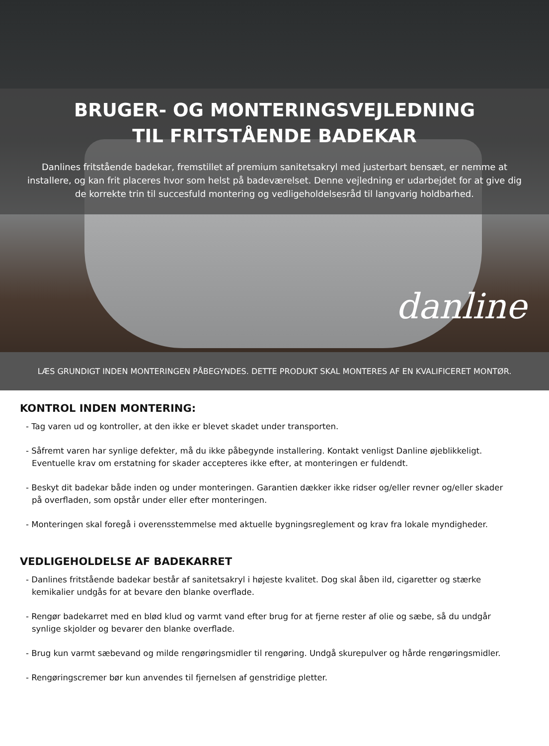BRUGER- OG MONTERINGSVEJLEDNING
TIL FRITSTÅENDE BADEKAR
Danlines fritstående badekar, fremstillet af premium sanitetsakryl med justerbart bensæt, er nemme at installere, og kan frit placeres hvor som helst på badeværelset. Denne vejledning er udarbejdet for at give dig de korrekte trin til succesfuld montering og vedligeholdelsesråd til langvarig holdbarhed.
danline
LÆS GRUNDIGT INDEN MONTERINGEN PÅBEGYNDES. DETTE PRODUKT SKAL MONTERES AF EN KVALIFICERET MONTØR.
KONTROL INDEN MONTERING:
- Tag varen ud og kontroller, at den ikke er blevet skadet under transporten.
- Såfremt varen har synlige defekter, må du ikke påbegynde installering. Kontakt venligst Danline øjeblikkeligt. Eventuelle krav om erstatning for skader accepteres ikke efter, at monteringen er fuldendt.
- Beskyt dit badekar både inden og under monteringen. Garantien dækker ikke ridser og/eller revner og/eller skader på overfladen, som opstår under eller efter monteringen.
- Monteringen skal foregå i overensstemmelse med aktuelle bygningsreglement og krav fra lokale myndigheder.
VEDLIGEHOLDELSE AF BADEKARRET
- Danlines fritstående badekar består af sanitetsakryl i højeste kvalitet. Dog skal åben ild, cigaretter og stærke kemikalier undgås for at bevare den blanke overflade.
- Rengør badekarret med en blød klud og varmt vand efter brug for at fjerne rester af olie og sæbe, så du undgår synlige skjolder og bevarer den blanke overflade.
- Brug kun varmt sæbevand og milde rengøringsmidler til rengøring. Undgå skurepulver og hårde rengøringsmidler.
- Rengøringscremer bør kun anvendes til fjernelsen af genstridige pletter.